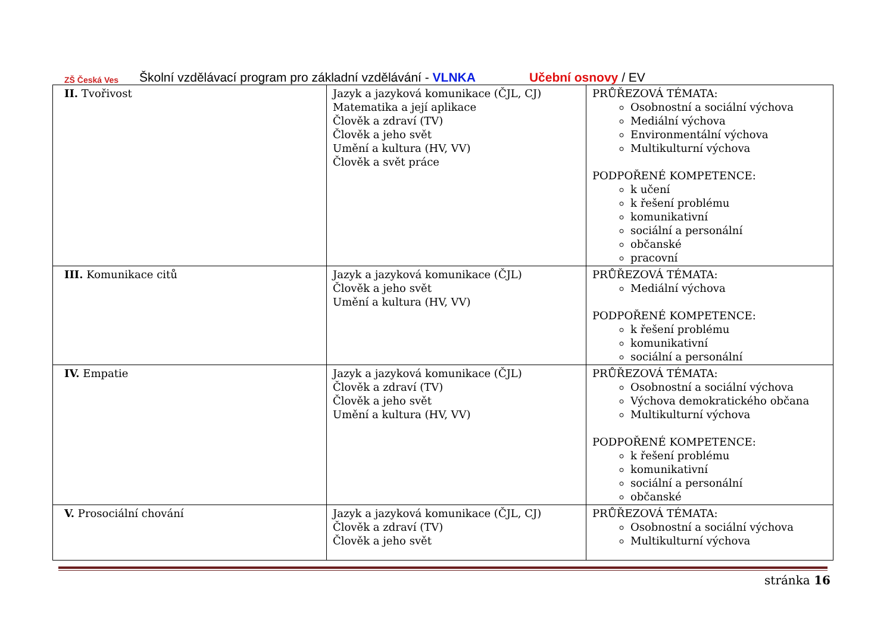ZŠ Česká Ves
Školní vzdělávací program pro základní vzdělávání - VLNKA Učební osnovy / EV
| II. Tvořivost | Jazyk a jazyková komunikace (ČJL, CJ) Matematika a její aplikace Člověk a zdraví (TV) Člověk a jeho svět Umění a kultura (HV, VV) Člověk a svět práce | PRŮŘEZOVÁ TÉMATA: Osobnostní a sociální výchova Mediální výchova Environmentální výchova Multikulturní výchova PODPOŘENÉ KOMPETENCE: k učení k řešení problému komunikativní sociální a personální občanské pracovní |
| III. Komunikace citů | Jazyk a jazyková komunikace (ČJL) Člověk a jeho svět Umění a kultura (HV, VV) | PRŮŘEZOVÁ TÉMATA: Mediální výchova PODPOŘENÉ KOMPETENCE: k řešení problému komunikativní sociální a personální |
| IV. Empatie | Jazyk a jazyková komunikace (ČJL) Člověk a zdraví (TV) Člověk a jeho svět Umění a kultura (HV, VV) | PRŮŘEZOVÁ TÉMATA: Osobnostní a sociální výchova Výchova demokratického občana Multikulturní výchova PODPOŘENÉ KOMPETENCE: k řešení problému komunikativní sociální a personální občanské |
| V. Prosociální chování | Jazyk a jazyková komunikace (ČJL, CJ) Člověk a zdraví (TV) Člověk a jeho svět | PRŮŘEZOVÁ TÉMATA: Osobnostní a sociální výchova Multikulturní výchova |
stránka 16